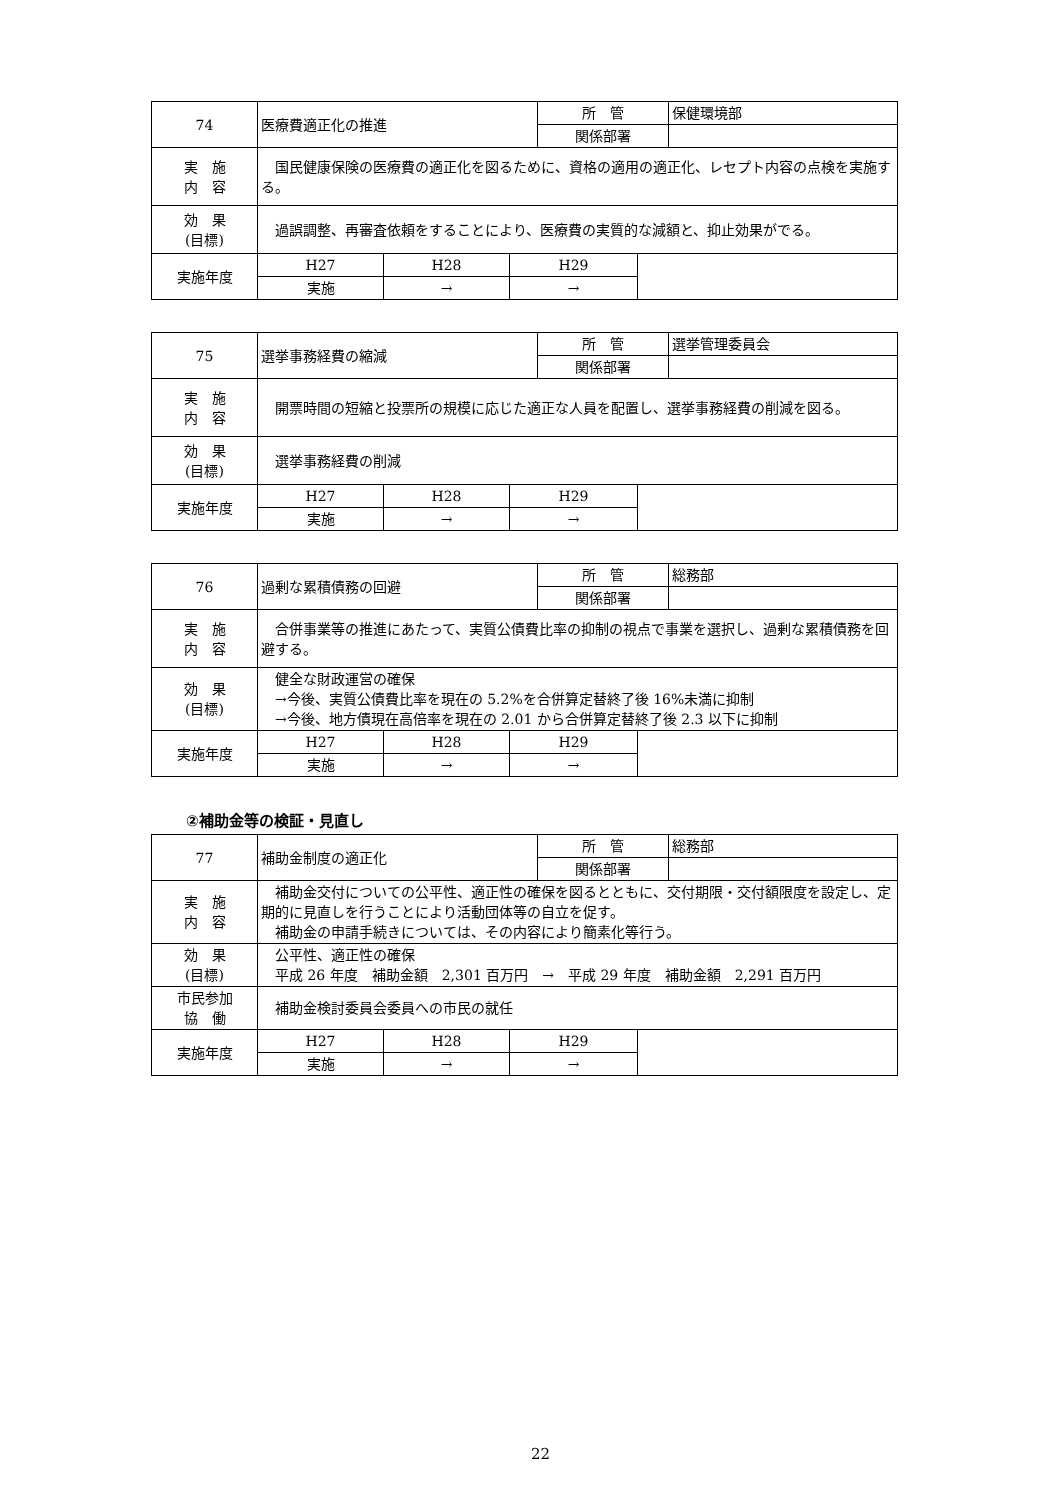| 74 | 医療費適正化の推進 | | | 所 管 | | 保健環境部 |
| | | | | 関係部署 | | |
| 実 施 内 容 | 国民健康保険の医療費の適正化を図るために、資格の適用の適正化、レセプト内容の点検を実施する。 | | | | | |
| 効 果 (目標) | 過誤調整、再審査依頼をすることにより、医療費の実質的な減額と、抑止効果がでる。 | | | | | |
| 実施年度 | H27 | H28 | H29 | | | |
| | 実施 | → | → | | | |
| 75 | 選挙事務経費の縮減 | | | 所 管 | | 選挙管理委員会 |
| | | | | 関係部署 | | |
| 実 施 内 容 | 開票時間の短縮と投票所の規模に応じた適正な人員を配置し、選挙事務経費の削減を図る。 | | | | | |
| 効 果 (目標) | 選挙事務経費の削減 | | | | | |
| 実施年度 | H27 | H28 | H29 | | | |
| | 実施 | → | → | | | |
| 76 | 過剰な累積債務の回避 | | | 所 管 | | 総務部 |
| | | | | 関係部署 | | |
| 実 施 内 容 | 合併事業等の推進にあたって、実質公債費比率の抑制の視点で事業を選択し、過剰な累積債務を回避する。 | | | | | |
| 効 果 (目標) | 健全な財政運営の確保 →今後、実質公債費比率を現在の 5.2%を合併算定替終了後 16%未満に抑制 →今後、地方債現在高倍率を現在の 2.01 から合併算定替終了後 2.3 以下に抑制 | | | | | |
| 実施年度 | H27 | H28 | H29 | | | |
| | 実施 | → | → | | | |
②補助金等の検証・見直し
| 77 | 補助金制度の適正化 | | | 所 管 | | 総務部 |
| | | | | 関係部署 | | |
| 実 施 内 容 | 補助金交付についての公平性、適正性の確保を図るとともに、交付期限・交付額限度を設定し、定期的に見直しを行うことにより活動団体等の自立を促す。 補助金の申請手続きについては、その内容により簡素化等行う。 | | | | | |
| 効 果 (目標) | 公平性、適正性の確保 平成 26 年度 補助金額 2,301 百万円 → 平成 29 年度 補助金額 2,291 百万円 | | | | | |
| 市民参加 協 働 | 補助金検討委員会委員への市民の就任 | | | | | |
| 実施年度 | H27 | H28 | H29 | | | |
| | 実施 | → | → | | | |
22